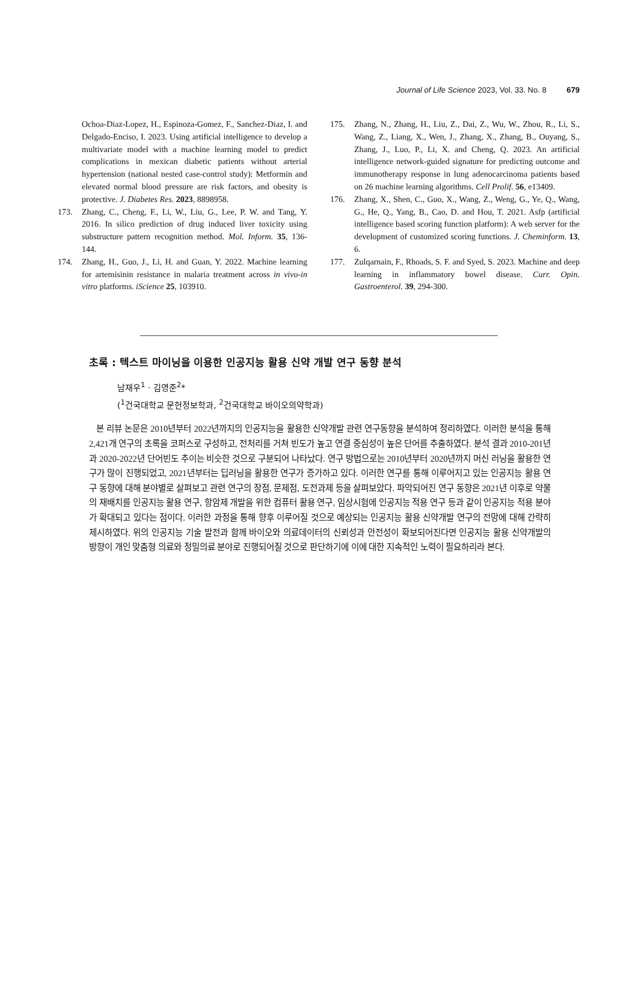Journal of Life Science 2023, Vol. 33. No. 8 679
Ochoa-Diaz-Lopez, H., Espinoza-Gomez, F., Sanchez-Diaz, I. and Delgado-Enciso, I. 2023. Using artificial intelligence to develop a multivariate model with a machine learning model to predict complications in mexican diabetic patients without arterial hypertension (national nested case-control study): Metformin and elevated normal blood pressure are risk factors, and obesity is protective. J. Diabetes Res. 2023, 8898958.
173. Zhang, C., Cheng, F., Li, W., Liu, G., Lee, P. W. and Tang, Y. 2016. In silico prediction of drug induced liver toxicity using substructure pattern recognition method. Mol. Inform. 35, 136-144.
174. Zhang, H., Guo, J., Li, H. and Guan, Y. 2022. Machine learning for artemisinin resistance in malaria treatment across in vivo-in vitro platforms. iScience 25, 103910.
175. Zhang, N., Zhang, H., Liu, Z., Dai, Z., Wu, W., Zhou, R., Li, S., Wang, Z., Liang, X., Wen, J., Zhang, X., Zhang, B., Ouyang, S., Zhang, J., Luo, P., Li, X. and Cheng, Q. 2023. An artificial intelligence network-guided signature for predicting outcome and immunotherapy response in lung adenocarcinoma patients based on 26 machine learning algorithms. Cell Prolif. 56, e13409.
176. Zhang, X., Shen, C., Guo, X., Wang, Z., Weng, G., Ye, Q., Wang, G., He, Q., Yang, B., Cao, D. and Hou, T. 2021. Asfp (artificial intelligence based scoring function platform): A web server for the development of customized scoring functions. J. Cheminform. 13, 6.
177. Zulqarnain, F., Rhoads, S. F. and Syed, S. 2023. Machine and deep learning in inflammatory bowel disease. Curr. Opin. Gastroenterol. 39, 294-300.
초록 : 텍스트 마이닝을 이용한 인공지능 활용 신약 개발 연구 동향 분석
남재우<sup>1</sup> · 김영준<sup>2</sup>*
(<sup>1</sup>건국대학교 문헌정보학과, <sup>2</sup>건국대학교 바이오의약학과)
본 리뷰 논문은 2010년부터 2022년까지의 인공지능을 활용한 신약개발 관련 연구동향을 분석하여 정리하였다. 이러한 분석을 통해 2,421개 연구의 초록을 코퍼스로 구성하고, 전처리를 거쳐 빈도가 높고 연결 중심성이 높은 단어를 추출하였다. 분석 결과 2010-201년과 2020-2022년 단어빈도 추이는 비슷한 것으로 구분되어 나타났다. 연구 방법으로는 2010년부터 2020년까지 머신 러닝을 활용한 연구가 많이 진행되었고, 2021년부터는 딥러닝을 활용한 연구가 증가하고 있다. 이러한 연구를 통해 이루어지고 있는 인공지능 활용 연구 동향에 대해 분야별로 살펴보고 관련 연구의 장점, 문제점, 도전과제 등을 살펴보았다. 파악되어진 연구 동향은 2021년 이후로 약물의 재배치를 인공지능 활용 연구, 항암제 개발을 위한 컴퓨터 활용 연구, 임상시험에 인공지능 적용 연구 등과 같이 인공지능 적용 분야가 확대되고 있다는 점이다. 이러한 과정을 통해 향후 이루어질 것으로 예상되는 인공지능 활용 신약개발 연구의 전망에 대해 간략히 제시하였다. 위의 인공지능 기술 발전과 함께 바이오와 의료데이터의 신뢰성과 안전성이 확보되어진다면 인공지능 활용 신약개발의 방향이 개인 맞춤형 의료와 정밀의료 분야로 진행되어질 것으로 판단하기에 이에 대한 지속적인 노력이 필요하리라 본다.